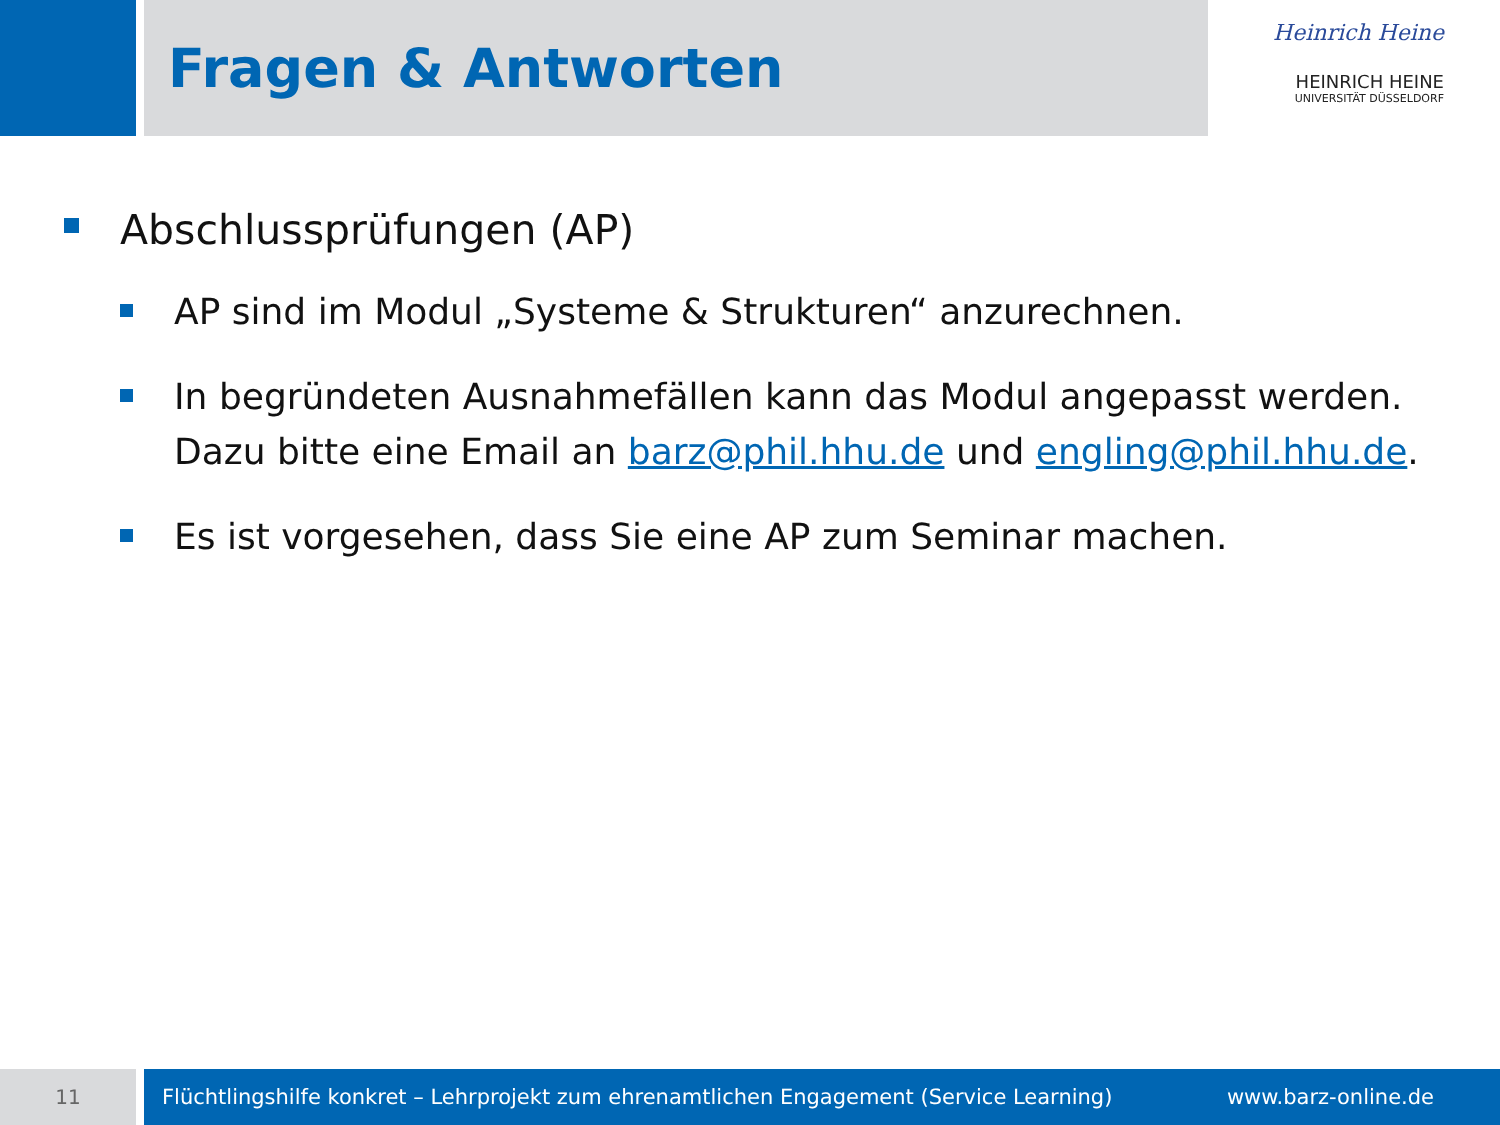Fragen & Antworten
Heinrich Heine
HEINRICH HEINE
UNIVERSITÄT DÜSSELDORF
Abschlussprüfungen (AP)
AP sind im Modul „Systeme & Strukturen“ anzurechnen.
In begründeten Ausnahmefällen kann das Modul angepasst werden. Dazu bitte eine Email an barz@phil.hhu.de und engling@phil.hhu.de.
Es ist vorgesehen, dass Sie eine AP zum Seminar machen.
11 Flüchtlingshilfe konkret – Lehrprojekt zum ehrenamtlichen Engagement (Service Learning) www.barz-online.de